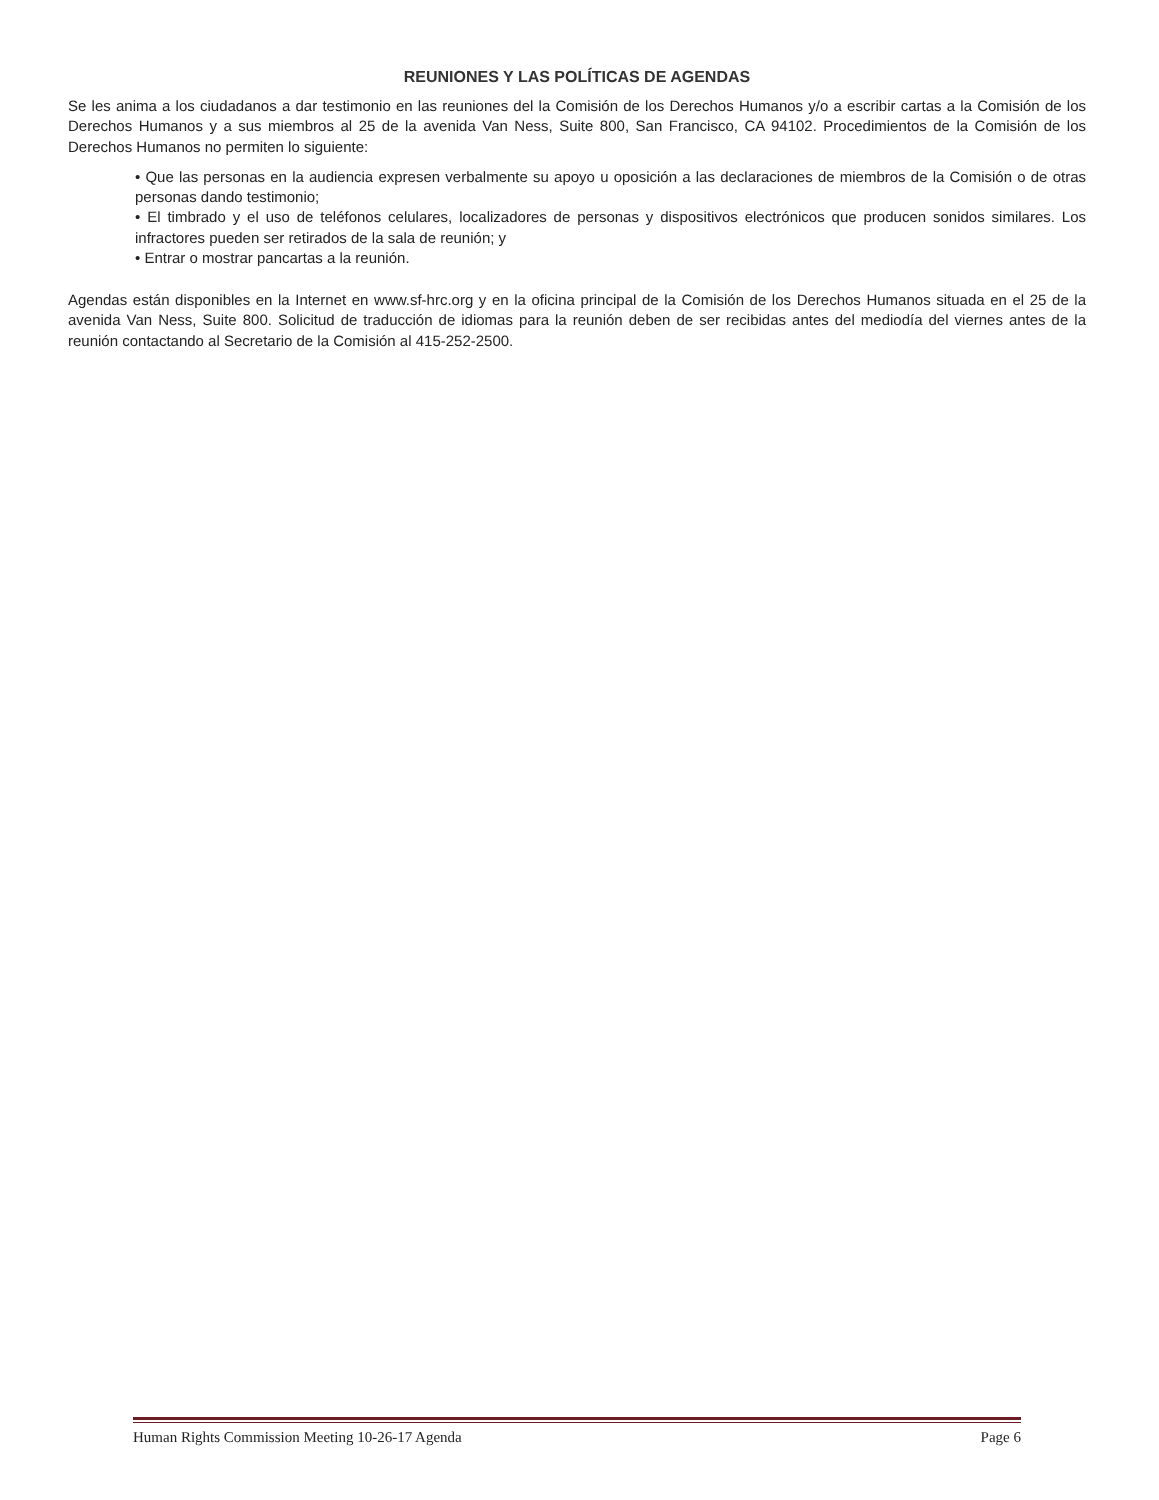REUNIONES Y LAS POLÍTICAS DE AGENDAS
Se les anima a los ciudadanos a dar testimonio en las reuniones del la Comisión de los Derechos Humanos y/o a escribir cartas a la Comisión de los Derechos Humanos y a sus miembros al 25 de la avenida Van Ness, Suite 800, San Francisco, CA 94102. Procedimientos de la Comisión de los Derechos Humanos no permiten lo siguiente:
• Que las personas en la audiencia expresen verbalmente su apoyo u oposición a las declaraciones de miembros de la Comisión o de otras personas dando testimonio;
• El timbrado y el uso de teléfonos celulares, localizadores de personas y dispositivos electrónicos que producen sonidos similares. Los infractores pueden ser retirados de la sala de reunión; y
• Entrar o mostrar pancartas a la reunión.
Agendas están disponibles en la Internet en www.sf-hrc.org y en la oficina principal de la Comisión de los Derechos Humanos situada en el 25 de la avenida Van Ness, Suite 800. Solicitud de traducción de idiomas para la reunión deben de ser recibidas antes del mediodía del viernes antes de la reunión contactando al Secretario de la Comisión al 415-252-2500.
Human Rights Commission Meeting 10-26-17 Agenda Page 6